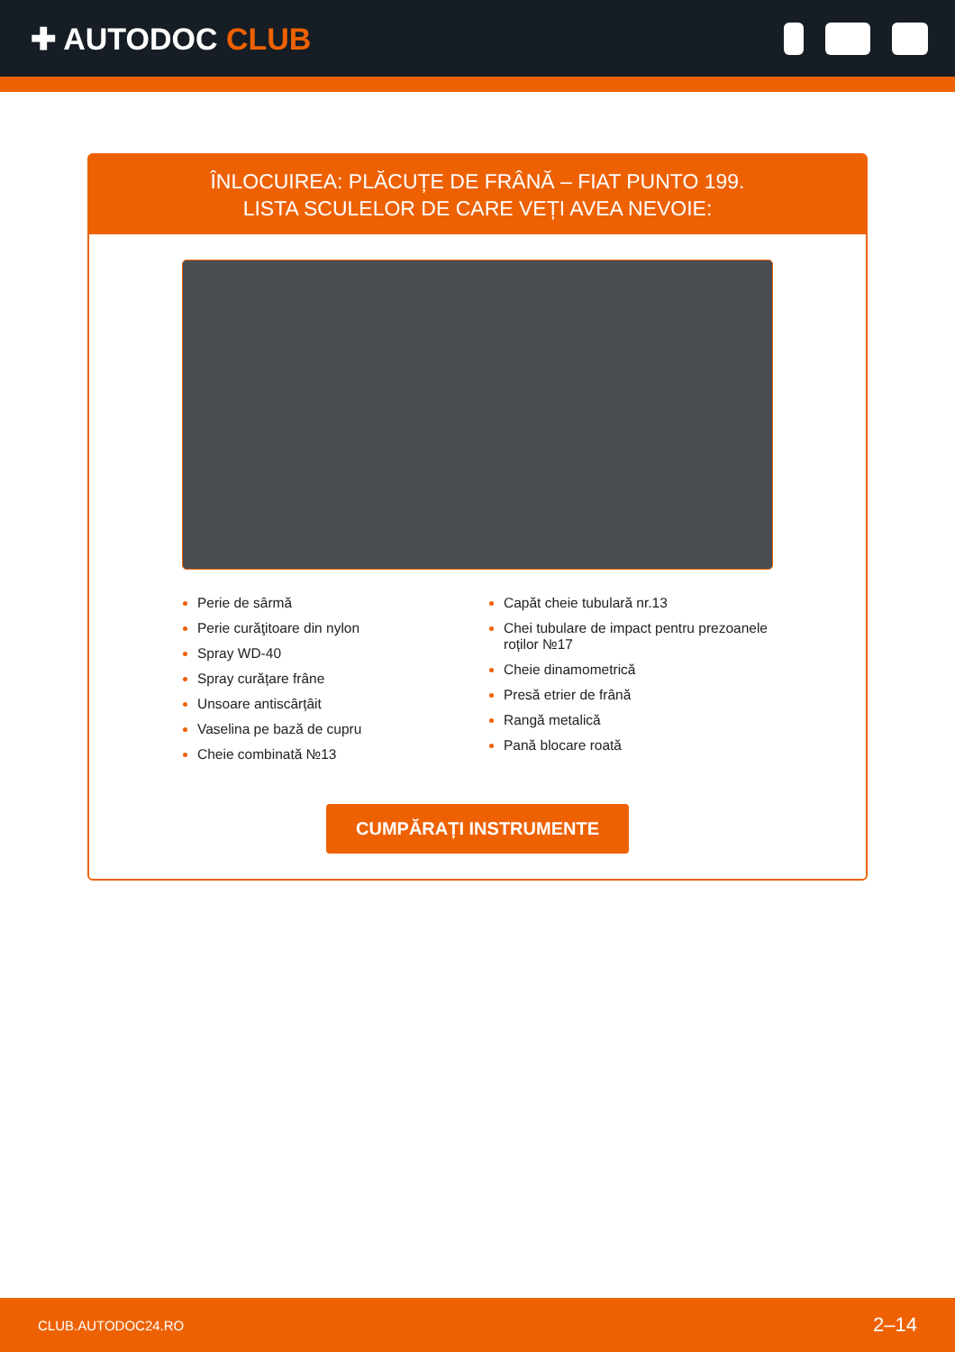✚ AUTODOC CLUB
ÎNLOCUIREA: PLĂCUȚE DE FRÂNĂ – FIAT PUNTO 199.
LISTA SCULELOR DE CARE VEȚI AVEA NEVOIE:
Perie de sârmă
Perie curăţitoare din nylon
Spray WD-40
Spray curățare frâne
Unsoare antiscârțâit
Vaselina pe bază de cupru
Cheie combinată №13
Capăt cheie tubulară nr.13
Chei tubulare de impact pentru prezoanele roților №17
Cheie dinamometrică
Presă etrier de frână
Rangă metalică
Pană blocare roată
CUMPĂRAȚI INSTRUMENTE
CLUB.AUTODOC24.RO 2–14